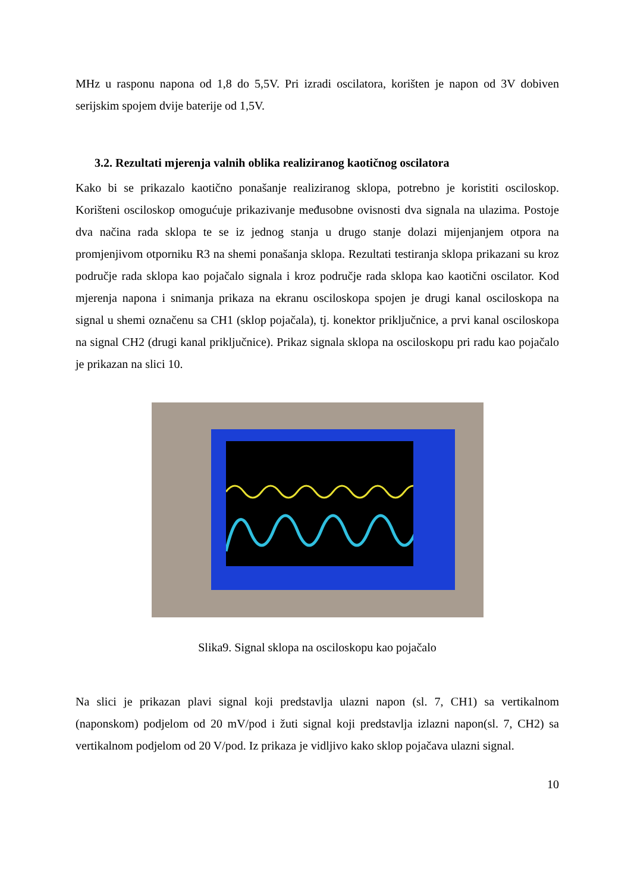MHz u rasponu napona od 1,8 do 5,5V. Pri izradi oscilatora, korišten je napon od 3V dobiven serijskim spojem dvije baterije od 1,5V.
3.2. Rezultati mjerenja valnih oblika realiziranog kaotičnog oscilatora
Kako bi se prikazalo kaotično ponašanje realiziranog sklopa, potrebno je koristiti osciloskop. Korišteni osciloskop omogućuje prikazivanje međusobne ovisnosti dva signala na ulazima. Postoje dva načina rada sklopa te se iz jednog stanja u drugo stanje dolazi mijenjanjem otpora na promjenjivom otporniku R3 na shemi ponašanja sklopa. Rezultati testiranja sklopa prikazani su kroz područje rada sklopa kao pojačalo signala i kroz područje rada sklopa kao kaotični oscilator. Kod mjerenja napona i snimanja prikaza na ekranu osciloskopa spojen je drugi kanal osciloskopa na signal u shemi označenu sa CH1 (sklop pojačala), tj. konektor priključnice, a prvi kanal osciloskopa na signal CH2 (drugi kanal priključnice). Prikaz signala sklopa na osciloskopu pri radu kao pojačalo je prikazan na slici 10.
Slika9. Signal sklopa na osciloskopu kao pojačalo
Na slici je prikazan plavi signal koji predstavlja ulazni napon (sl. 7, CH1) sa vertikalnom (naponskom) podjelom od 20 mV/pod i žuti signal koji predstavlja izlazni napon(sl. 7, CH2) sa vertikalnom podjelom od 20 V/pod. Iz prikaza je vidljivo kako sklop pojačava ulazni signal.
10